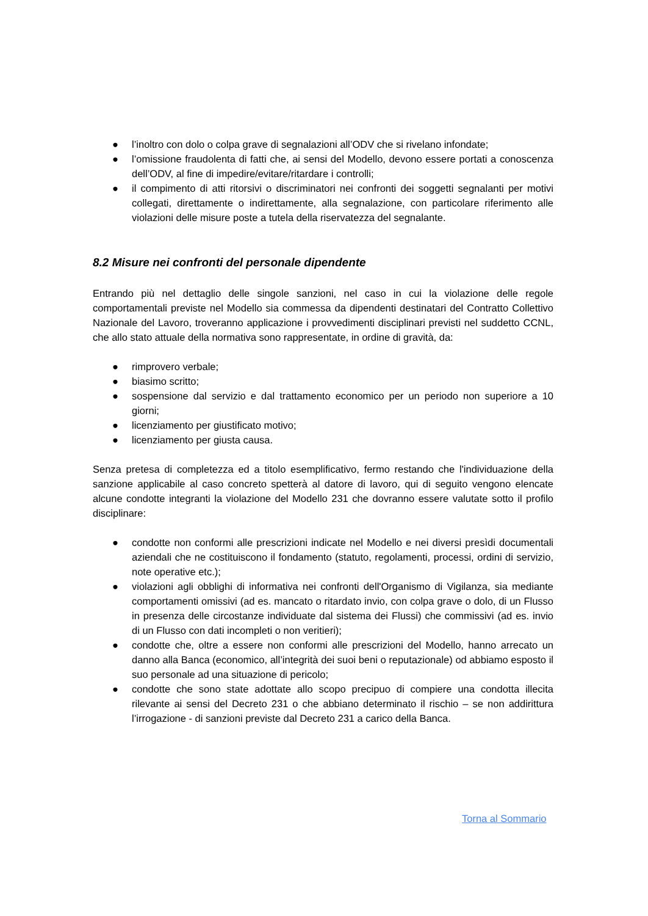● l’inoltro con dolo o colpa grave di segnalazioni all’ODV che si rivelano infondate;
● l’omissione fraudolenta di fatti che, ai sensi del Modello, devono essere portati a conoscenza dell’ODV, al fine di impedire/evitare/ritardare i controlli;
● il compimento di atti ritorsivi o discriminatori nei confronti dei soggetti segnalanti per motivi collegati, direttamente o indirettamente, alla segnalazione, con particolare riferimento alle violazioni delle misure poste a tutela della riservatezza del segnalante.
8.2 Misure nei confronti del personale dipendente
Entrando più nel dettaglio delle singole sanzioni, nel caso in cui la violazione delle regole comportamentali previste nel Modello sia commessa da dipendenti destinatari del Contratto Collettivo Nazionale del Lavoro, troveranno applicazione i provvedimenti disciplinari previsti nel suddetto CCNL, che allo stato attuale della normativa sono rappresentate, in ordine di gravità, da:
● rimprovero verbale;
● biasimo scritto;
● sospensione dal servizio e dal trattamento economico per un periodo non superiore a 10 giorni;
● licenziamento per giustificato motivo;
● licenziamento per giusta causa.
Senza pretesa di completezza ed a titolo esemplificativo, fermo restando che l'individuazione della sanzione applicabile al caso concreto spetterà al datore di lavoro, qui di seguito vengono elencate alcune condotte integranti la violazione del Modello 231 che dovranno essere valutate sotto il profilo disciplinare:
● condotte non conformi alle prescrizioni indicate nel Modello e nei diversi presìdi documentali aziendali che ne costituiscono il fondamento (statuto, regolamenti, processi, ordini di servizio, note operative etc.);
● violazioni agli obblighi di informativa nei confronti dell'Organismo di Vigilanza, sia mediante comportamenti omissivi (ad es. mancato o ritardato invio, con colpa grave o dolo, di un Flusso in presenza delle circostanze individuate dal sistema dei Flussi) che commissivi (ad es. invio di un Flusso con dati incompleti o non veritieri);
● condotte che, oltre a essere non conformi alle prescrizioni del Modello, hanno arrecato un danno alla Banca (economico, all’integrità dei suoi beni o reputazionale) od abbiamo esposto il suo personale ad una situazione di pericolo;
● condotte che sono state adottate allo scopo precipuo di compiere una condotta illecita rilevante ai sensi del Decreto 231 o che abbiano determinato il rischio – se non addirittura l’irrogazione - di sanzioni previste dal Decreto 231 a carico della Banca.
Torna al Sommario